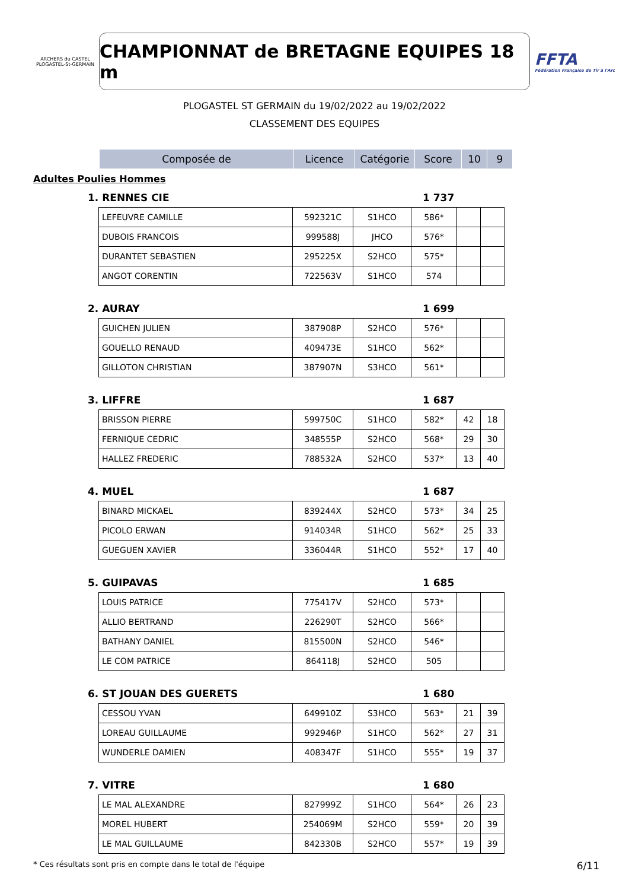ARCHERS du CASTEL PLOGASTEL-St-GERMAIN
CHAMPIONNAT de BRETAGNE EQUIPES 18 m
FFTA
Fédération Française de Tir à l'Arc
PLOGASTEL ST GERMAIN du 19/02/2022 au 19/02/2022
CLASSEMENT DES EQUIPES
| Composée de | Licence | Catégorie | Score | 10 | 9 |
| --- | --- | --- | --- | --- | --- |
Adultes Poulies Hommes
1. RENNES CIE 1 737
| LEFEUVRE CAMILLE | 592321C | S1HCO | 586* | | |
| DUBOIS FRANCOIS | 999588J | JHCO | 576* | | |
| DURANTET SEBASTIEN | 295225X | S2HCO | 575* | | |
| ANGOT CORENTIN | 722563V | S1HCO | 574 | | |
2. AURAY 1 699
| GUICHEN JULIEN | 387908P | S2HCO | 576* | | |
| GOUELLO RENAUD | 409473E | S1HCO | 562* | | |
| GILLOTON CHRISTIAN | 387907N | S3HCO | 561* | | |
3. LIFFRE 1 687
| BRISSON PIERRE | 599750C | S1HCO | 582* | 42 | 18 |
| FERNIQUE CEDRIC | 348555P | S2HCO | 568* | 29 | 30 |
| HALLEZ FREDERIC | 788532A | S2HCO | 537* | 13 | 40 |
4. MUEL 1 687
| BINARD MICKAEL | 839244X | S2HCO | 573* | 34 | 25 |
| PICOLO ERWAN | 914034R | S1HCO | 562* | 25 | 33 |
| GUEGUEN XAVIER | 336044R | S1HCO | 552* | 17 | 40 |
5. GUIPAVAS 1 685
| LOUIS PATRICE | 775417V | S2HCO | 573* | | |
| ALLIO BERTRAND | 226290T | S2HCO | 566* | | |
| BATHANY DANIEL | 815500N | S2HCO | 546* | | |
| LE COM PATRICE | 864118J | S2HCO | 505 | | |
6. ST JOUAN DES GUERETS 1 680
| CESSOU YVAN | 649910Z | S3HCO | 563* | 21 | 39 |
| LOREAU GUILLAUME | 992946P | S1HCO | 562* | 27 | 31 |
| WUNDERLE DAMIEN | 408347F | S1HCO | 555* | 19 | 37 |
7. VITRE 1 680
| LE MAL ALEXANDRE | 827999Z | S1HCO | 564* | 26 | 23 |
| MOREL HUBERT | 254069M | S2HCO | 559* | 20 | 39 |
| LE MAL GUILLAUME | 842330B | S2HCO | 557* | 19 | 39 |
* Ces résultats sont pris en compte dans le total de l'équipe 6/11